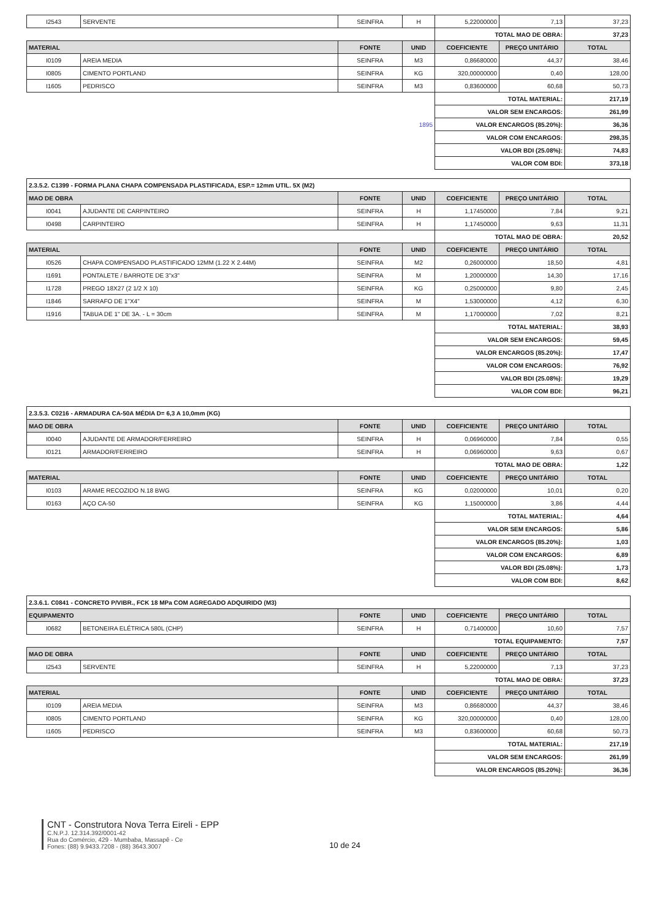| I2543 | SERVENTE | SEINFRA | H | 5,22000000 | 7,13 | 37,23 |
| | | | | TOTAL MAO DE OBRA: | | 37,23 |
| MATERIAL | | FONTE | UNID | COEFICIENTE | PREÇO UNITÁRIO | TOTAL |
| I0109 | AREIA MEDIA | SEINFRA | M3 | 0,86680000 | 44,37 | 38,46 |
| I0805 | CIMENTO PORTLAND | SEINFRA | KG | 320,00000000 | 0,40 | 128,00 |
| I1605 | PEDRISCO | SEINFRA | M3 | 0,83600000 | 60,68 | 50,73 |
| | | | | TOTAL MATERIAL: | | 217,19 |
| | | | | VALOR SEM ENCARGOS: | | 261,99 |
| 1895 | | | | VALOR ENCARGOS (85.20%): | | 36,36 |
| | | | | VALOR COM ENCARGOS: | | 298,35 |
| | | | | VALOR BDI (25.08%): | | 74,83 |
| | | | | VALOR COM BDI: | | 373,18 |
| 2.3.5.2. C1399 - FORMA PLANA CHAPA COMPENSADA PLASTIFICADA, ESP.= 12mm UTIL. 5X (M2) | | | | | | |
| MAO DE OBRA | | FONTE | UNID | COEFICIENTE | PREÇO UNITÁRIO | TOTAL |
| I0041 | AJUDANTE DE CARPINTEIRO | SEINFRA | H | 1,17450000 | 7,84 | 9,21 |
| I0498 | CARPINTEIRO | SEINFRA | H | 1,17450000 | 9,63 | 11,31 |
| | | | | TOTAL MAO DE OBRA: | | 20,52 |
| MATERIAL | | FONTE | UNID | COEFICIENTE | PREÇO UNITÁRIO | TOTAL |
| I0526 | CHAPA COMPENSADO PLASTIFICADO 12MM (1.22 X 2.44M) | SEINFRA | M2 | 0,26000000 | 18,50 | 4,81 |
| I1691 | PONTALETE / BARROTE DE 3"x3" | SEINFRA | M | 1,20000000 | 14,30 | 17,16 |
| I1728 | PREGO 18X27 (2 1/2 X 10) | SEINFRA | KG | 0,25000000 | 9,80 | 2,45 |
| I1846 | SARRAFO DE 1"X4" | SEINFRA | M | 1,53000000 | 4,12 | 6,30 |
| I1916 | TABUA DE 1" DE 3A. - L = 30cm | SEINFRA | M | 1,17000000 | 7,02 | 8,21 |
| | | | | TOTAL MATERIAL: | | 38,93 |
| | | | | VALOR SEM ENCARGOS: | | 59,45 |
| | | | | VALOR ENCARGOS (85.20%): | | 17,47 |
| | | | | VALOR COM ENCARGOS: | | 76,92 |
| | | | | VALOR BDI (25.08%): | | 19,29 |
| | | | | VALOR COM BDI: | | 96,21 |
| 2.3.5.3. C0216 - ARMADURA CA-50A MÉDIA D= 6,3 A 10,0mm (KG) | | | | | | |
| MAO DE OBRA | | FONTE | UNID | COEFICIENTE | PREÇO UNITÁRIO | TOTAL |
| I0040 | AJUDANTE DE ARMADOR/FERREIRO | SEINFRA | H | 0,06960000 | 7,84 | 0,55 |
| I0121 | ARMADOR/FERREIRO | SEINFRA | H | 0,06960000 | 9,63 | 0,67 |
| | | | | TOTAL MAO DE OBRA: | | 1,22 |
| MATERIAL | | FONTE | UNID | COEFICIENTE | PREÇO UNITÁRIO | TOTAL |
| I0103 | ARAME RECOZIDO N.18 BWG | SEINFRA | KG | 0,02000000 | 10,01 | 0,20 |
| I0163 | AÇO CA-50 | SEINFRA | KG | 1,15000000 | 3,86 | 4,44 |
| | | | | TOTAL MATERIAL: | | 4,64 |
| | | | | VALOR SEM ENCARGOS: | | 5,86 |
| | | | | VALOR ENCARGOS (85.20%): | | 1,03 |
| | | | | VALOR COM ENCARGOS: | | 6,89 |
| | | | | VALOR BDI (25.08%): | | 1,73 |
| | | | | VALOR COM BDI: | | 8,62 |
| 2.3.6.1. C0841 - CONCRETO P/VIBR., FCK 18 MPa COM AGREGADO ADQUIRIDO (M3) | | | | | | |
| EQUIPAMENTO | | FONTE | UNID | COEFICIENTE | PREÇO UNITÁRIO | TOTAL |
| I0682 | BETONEIRA ELÉTRICA 580L (CHP) | SEINFRA | H | 0,71400000 | 10,60 | 7,57 |
| | | | | TOTAL EQUIPAMENTO: | | 7,57 |
| MAO DE OBRA | | FONTE | UNID | COEFICIENTE | PREÇO UNITÁRIO | TOTAL |
| I2543 | SERVENTE | SEINFRA | H | 5,22000000 | 7,13 | 37,23 |
| | | | | TOTAL MAO DE OBRA: | | 37,23 |
| MATERIAL | | FONTE | UNID | COEFICIENTE | PREÇO UNITÁRIO | TOTAL |
| I0109 | AREIA MEDIA | SEINFRA | M3 | 0,86680000 | 44,37 | 38,46 |
| I0805 | CIMENTO PORTLAND | SEINFRA | KG | 320,00000000 | 0,40 | 128,00 |
| I1605 | PEDRISCO | SEINFRA | M3 | 0,83600000 | 60,68 | 50,73 |
| | | | | TOTAL MATERIAL: | | 217,19 |
| | | | | VALOR SEM ENCARGOS: | | 261,99 |
| | | | | VALOR ENCARGOS (85.20%): | | 36,36 |
CNT - Construtora Nova Terra Eireli - EPP
C.N.P.J. 12.314.392/0001-42
Rua do Comércio, 429 - Mumbaba, Massapê - Ce
Fones: (88) 9.9433.7208 - (88) 3643.3007
10 de 24